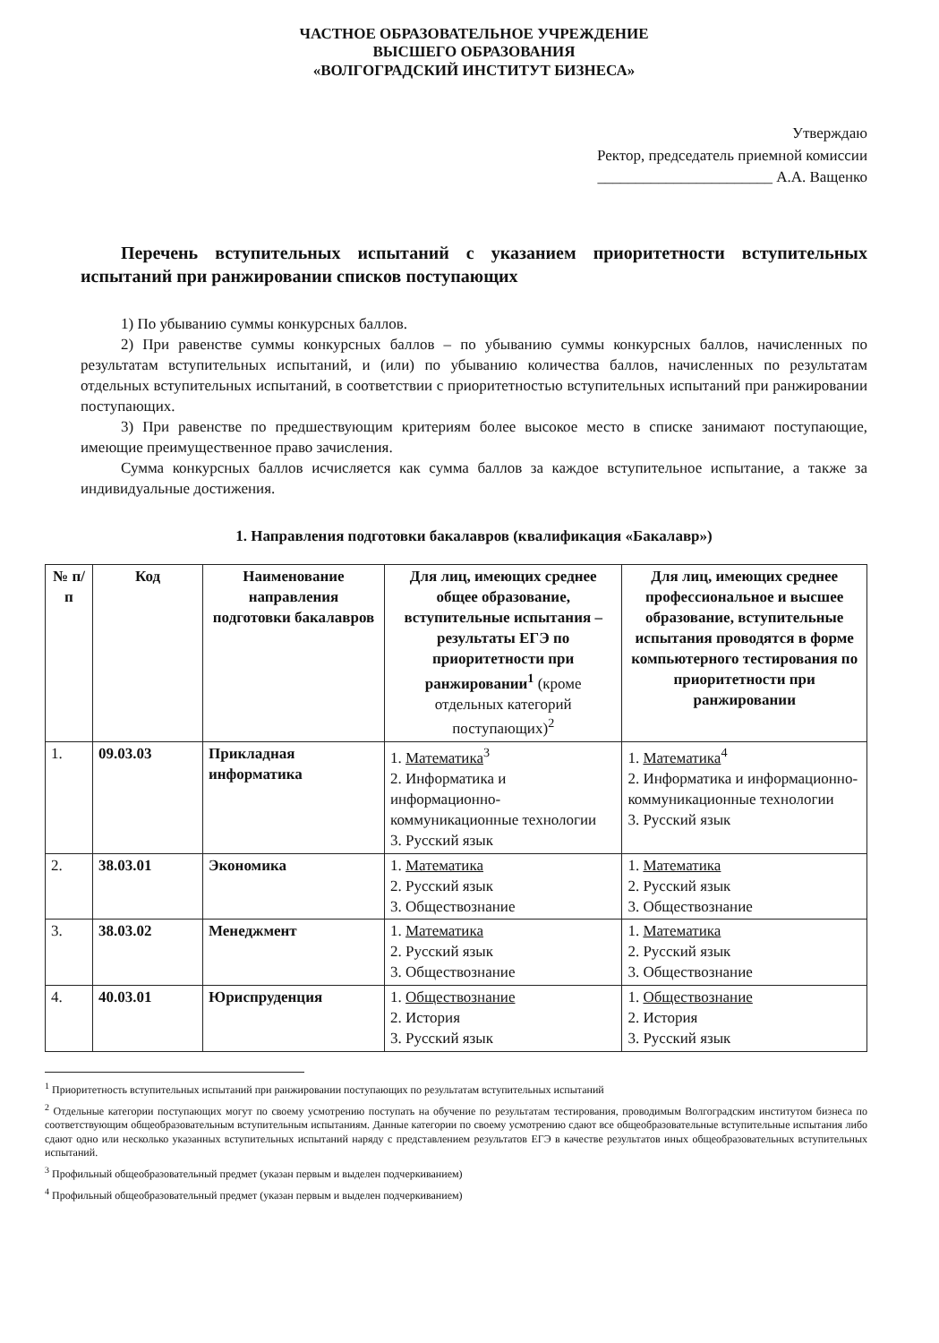ЧАСТНОЕ ОБРАЗОВАТЕЛЬНОЕ УЧРЕЖДЕНИЕ
ВЫСШЕГО ОБРАЗОВАНИЯ
«ВОЛГОГРАДСКИЙ ИНСТИТУТ БИЗНЕСА»
Утверждаю
Ректор, председатель приемной комиссии
_______________________ А.А. Ващенко
Перечень вступительных испытаний с указанием приоритетности вступительных испытаний при ранжировании списков поступающих
1) По убыванию суммы конкурсных баллов.
2) При равенстве суммы конкурсных баллов – по убыванию суммы конкурсных баллов, начисленных по результатам вступительных испытаний, и (или) по убыванию количества баллов, начисленных по результатам отдельных вступительных испытаний, в соответствии с приоритетностью вступительных испытаний при ранжировании поступающих.
3) При равенстве по предшествующим критериям более высокое место в списке занимают поступающие, имеющие преимущественное право зачисления.
Сумма конкурсных баллов исчисляется как сумма баллов за каждое вступительное испытание, а также за индивидуальные достижения.
1. Направления подготовки бакалавров (квалификация «Бакалавр»)
| № п/п | Код | Наименование направления подготовки бакалавров | Для лиц, имеющих среднее общее образование, вступительные испытания – результаты ЕГЭ по приоритетности при ранжировании<sup>1</sup> (кроме отдельных категорий поступающих)<sup>2</sup> | Для лиц, имеющих среднее профессиональное и высшее образование, вступительные испытания проводятся в форме компьютерного тестирования по приоритетности при ранжировании |
| --- | --- | --- | --- | --- |
| 1. | 09.03.03 | Прикладная информатика | 1. Математика<sup>3</sup> 2. Информатика и информационно-коммуникационные технологии 3. Русский язык | 1. Математика<sup>4</sup> 2. Информатика и информационно-коммуникационные технологии 3. Русский язык |
| 2. | 38.03.01 | Экономика | 1. Математика 2. Русский язык 3. Обществознание | 1. Математика 2. Русский язык 3. Обществознание |
| 3. | 38.03.02 | Менеджмент | 1. Математика 2. Русский язык 3. Обществознание | 1. Математика 2. Русский язык 3. Обществознание |
| 4. | 40.03.01 | Юриспруденция | 1. Обществознание 2. История 3. Русский язык | 1. Обществознание 2. История 3. Русский язык |
<sup>1</sup> Приоритетность вступительных испытаний при ранжировании поступающих по результатам вступительных испытаний
<sup>2</sup> Отдельные категории поступающих могут по своему усмотрению поступать на обучение по результатам тестирования, проводимым Волгоградским институтом бизнеса по соответствующим общеобразовательным вступительным испытаниям. Данные категории по своему усмотрению сдают все общеобразовательные вступительные испытания либо сдают одно или несколько указанных вступительных испытаний наряду с представлением результатов ЕГЭ в качестве результатов иных общеобразовательных вступительных испытаний.
<sup>3</sup> Профильный общеобразовательный предмет (указан первым и выделен подчеркиванием)
<sup>4</sup> Профильный общеобразовательный предмет (указан первым и выделен подчеркиванием)